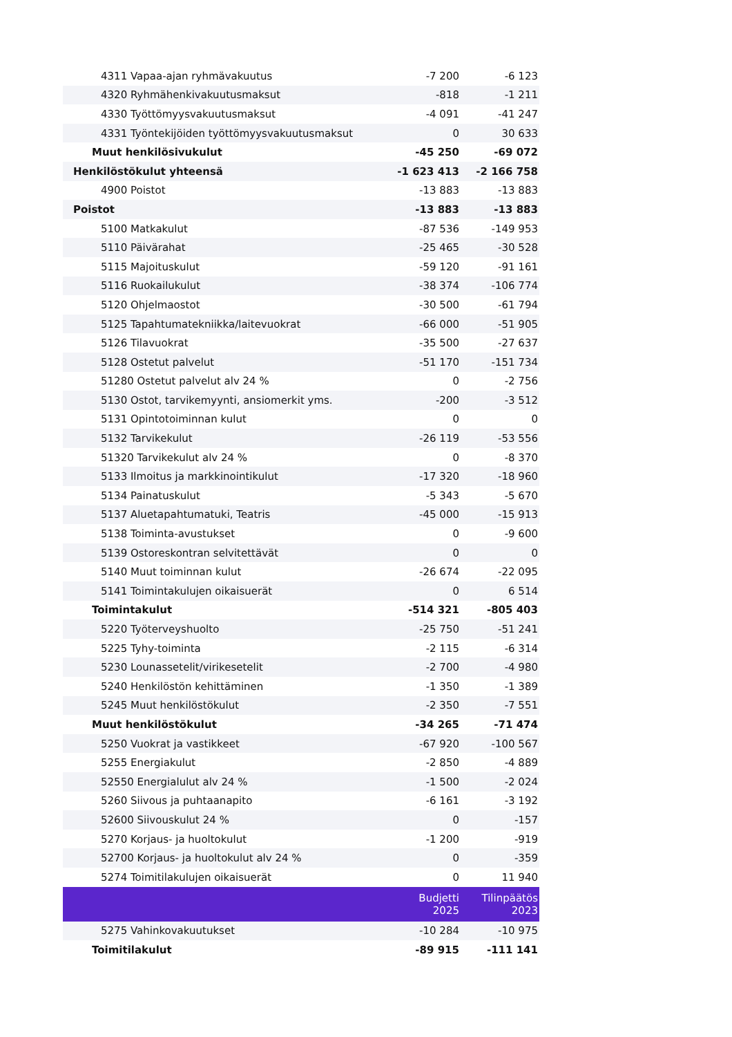| 4311 Vapaa-ajan ryhmävakuutus | -7 200 | -6 123 |
| 4320 Ryhmähenkivakuutusmaksut | -818 | -1 211 |
| 4330 Työttömyysvakuutusmaksut | -4 091 | -41 247 |
| 4331 Työntekijöiden työttömyysvakuutusmaksut | 0 | 30 633 |
| Muut henkilösivukulut | -45 250 | -69 072 |
| Henkilöstökulut yhteensä | -1 623 413 | -2 166 758 |
| 4900 Poistot | -13 883 | -13 883 |
| Poistot | -13 883 | -13 883 |
| 5100 Matkakulut | -87 536 | -149 953 |
| 5110 Päivärahat | -25 465 | -30 528 |
| 5115 Majoituskulut | -59 120 | -91 161 |
| 5116 Ruokailukulut | -38 374 | -106 774 |
| 5120 Ohjelmaostot | -30 500 | -61 794 |
| 5125 Tapahtumatekniikka/laitevuokrat | -66 000 | -51 905 |
| 5126 Tilavuokrat | -35 500 | -27 637 |
| 5128 Ostetut palvelut | -51 170 | -151 734 |
| 51280 Ostetut palvelut alv 24 % | 0 | -2 756 |
| 5130 Ostot, tarvikemyynti, ansiomerkit yms. | -200 | -3 512 |
| 5131 Opintotoiminnan kulut | 0 | 0 |
| 5132 Tarvikekulut | -26 119 | -53 556 |
| 51320 Tarvikekulut alv 24 % | 0 | -8 370 |
| 5133 Ilmoitus ja markkinointikulut | -17 320 | -18 960 |
| 5134 Painatuskulut | -5 343 | -5 670 |
| 5137 Aluetapahtumatuki, Teatris | -45 000 | -15 913 |
| 5138 Toiminta-avustukset | 0 | -9 600 |
| 5139 Ostoreskontran selvitettävät | 0 | 0 |
| 5140 Muut toiminnan kulut | -26 674 | -22 095 |
| 5141 Toimintakulujen oikaisuerät | 0 | 6 514 |
| Toimintakulut | -514 321 | -805 403 |
| 5220 Työterveyshuolto | -25 750 | -51 241 |
| 5225 Tyhy-toiminta | -2 115 | -6 314 |
| 5230 Lounassetelit/virikesetelit | -2 700 | -4 980 |
| 5240 Henkilöstön kehittäminen | -1 350 | -1 389 |
| 5245 Muut henkilöstökulut | -2 350 | -7 551 |
| Muut henkilöstökulut | -34 265 | -71 474 |
| 5250 Vuokrat ja vastikkeet | -67 920 | -100 567 |
| 5255 Energiakulut | -2 850 | -4 889 |
| 52550 Energialulut alv 24 % | -1 500 | -2 024 |
| 5260 Siivous ja puhtaanapito | -6 161 | -3 192 |
| 52600 Siivouskulut 24 % | 0 | -157 |
| 5270 Korjaus- ja huoltokulut | -1 200 | -919 |
| 52700 Korjaus- ja huoltokulut alv 24 % | 0 | -359 |
| 5274 Toimitilakulujen oikaisuerät | 0 | 11 940 |
| | Budjetti 2025 | Tilinpäätös 2023 |
| 5275 Vahinkovakuutukset | -10 284 | -10 975 |
| Toimitilakulut | -89 915 | -111 141 |